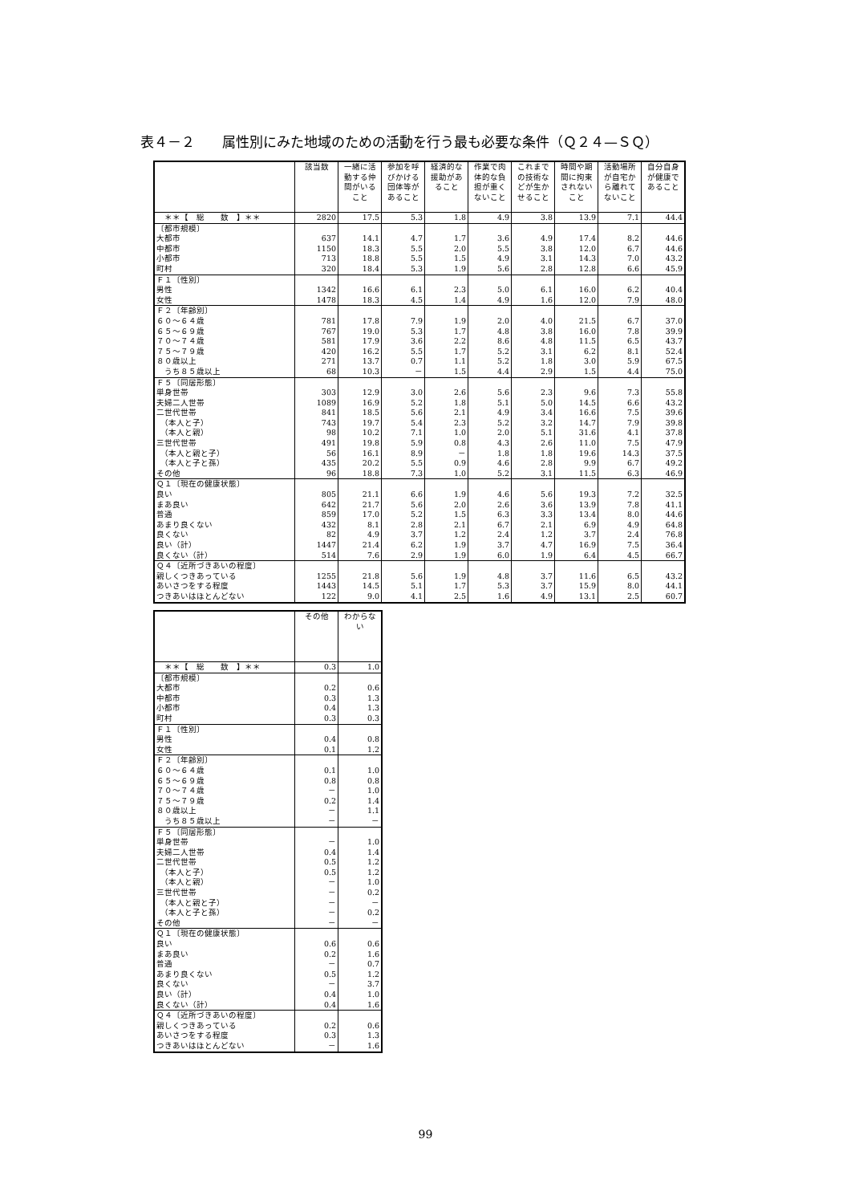表４－２　　属性別にみた地域のための活動を行う最も必要な条件（Ｑ２４—ＳＱ）
| | 該当数 | 一緒に活動する仲間がいること | 参加を呼びかける団体等があること | 経済的な援助があること | 作業で肉体的な負担が重くないこと | これまでの技術などが生かせること | 時間や期間に拘束されないこと | 活動場所が自宅から離れてないこと | 自分自身が健康であること |
| --- | --- | --- | --- | --- | --- | --- | --- | --- | --- |
| ＊＊【 総 数 】＊＊ | 2820 | 17.5 | 5.3 | 1.8 | 4.9 | 3.8 | 13.9 | 7.1 | 44.4 |
| 〔都市規模〕 | | | | | | | | | |
| 大都市 | 637 | 14.1 | 4.7 | 1.7 | 3.6 | 4.9 | 17.4 | 8.2 | 44.6 |
| 中都市 | 1150 | 18.3 | 5.5 | 2.0 | 5.5 | 3.8 | 12.0 | 6.7 | 44.6 |
| 小都市 | 713 | 18.8 | 5.5 | 1.5 | 4.9 | 3.1 | 14.3 | 7.0 | 43.2 |
| 町村 | 320 | 18.4 | 5.3 | 1.9 | 5.6 | 2.8 | 12.8 | 6.6 | 45.9 |
| Ｆ１〔性別〕 | | | | | | | | | |
| 男性 | 1342 | 16.6 | 6.1 | 2.3 | 5.0 | 6.1 | 16.0 | 6.2 | 40.4 |
| 女性 | 1478 | 18.3 | 4.5 | 1.4 | 4.9 | 1.6 | 12.0 | 7.9 | 48.0 |
| Ｆ２〔年齢別〕 | | | | | | | | | |
| ６０～６４歳 | 781 | 17.8 | 7.9 | 1.9 | 2.0 | 4.0 | 21.5 | 6.7 | 37.0 |
| ６５～６９歳 | 767 | 19.0 | 5.3 | 1.7 | 4.8 | 3.8 | 16.0 | 7.8 | 39.9 |
| ７０～７４歳 | 581 | 17.9 | 3.6 | 2.2 | 8.6 | 4.8 | 11.5 | 6.5 | 43.7 |
| ７５～７９歳 | 420 | 16.2 | 5.5 | 1.7 | 5.2 | 3.1 | 6.2 | 8.1 | 52.4 |
| ８０歳以上 | 271 | 13.7 | 0.7 | 1.1 | 5.2 | 1.8 | 3.0 | 5.9 | 67.5 |
| うち８５歳以上 | 68 | 10.3 | － | 1.5 | 4.4 | 2.9 | 1.5 | 4.4 | 75.0 |
| Ｆ５〔同居形態〕 | | | | | | | | | |
| 単身世帯 | 303 | 12.9 | 3.0 | 2.6 | 5.6 | 2.3 | 9.6 | 7.3 | 55.8 |
| 夫婦二人世帯 | 1089 | 16.9 | 5.2 | 1.8 | 5.1 | 5.0 | 14.5 | 6.6 | 43.2 |
| 二世代世帯 | 841 | 18.5 | 5.6 | 2.1 | 4.9 | 3.4 | 16.6 | 7.5 | 39.6 |
| （本人と子） | 743 | 19.7 | 5.4 | 2.3 | 5.2 | 3.2 | 14.7 | 7.9 | 39.8 |
| （本人と親） | 98 | 10.2 | 7.1 | 1.0 | 2.0 | 5.1 | 31.6 | 4.1 | 37.8 |
| 三世代世帯 | 491 | 19.8 | 5.9 | 0.8 | 4.3 | 2.6 | 11.0 | 7.5 | 47.9 |
| （本人と親と子） | 56 | 16.1 | 8.9 | － | 1.8 | 1.8 | 19.6 | 14.3 | 37.5 |
| （本人と子と孫） | 435 | 20.2 | 5.5 | 0.9 | 4.6 | 2.8 | 9.9 | 6.7 | 49.2 |
| その他 | 96 | 18.8 | 7.3 | 1.0 | 5.2 | 3.1 | 11.5 | 6.3 | 46.9 |
| Ｑ１〔現在の健康状態〕 | | | | | | | | | |
| 良い | 805 | 21.1 | 6.6 | 1.9 | 4.6 | 5.6 | 19.3 | 7.2 | 32.5 |
| まあ良い | 642 | 21.7 | 5.6 | 2.0 | 2.6 | 3.6 | 13.9 | 7.8 | 41.1 |
| 普通 | 859 | 17.0 | 5.2 | 1.5 | 6.3 | 3.3 | 13.4 | 8.0 | 44.6 |
| あまり良くない | 432 | 8.1 | 2.8 | 2.1 | 6.7 | 2.1 | 6.9 | 4.9 | 64.8 |
| 良くない | 82 | 4.9 | 3.7 | 1.2 | 2.4 | 1.2 | 3.7 | 2.4 | 76.8 |
| 良い（計） | 1447 | 21.4 | 6.2 | 1.9 | 3.7 | 4.7 | 16.9 | 7.5 | 36.4 |
| 良くない（計） | 514 | 7.6 | 2.9 | 1.9 | 6.0 | 1.9 | 6.4 | 4.5 | 66.7 |
| Ｑ４〔近所づきあいの程度〕 | | | | | | | | | |
| 親しくつきあっている | 1255 | 21.8 | 5.6 | 1.9 | 4.8 | 3.7 | 11.6 | 6.5 | 43.2 |
| あいさつをする程度 | 1443 | 14.5 | 5.1 | 1.7 | 5.3 | 3.7 | 15.9 | 8.0 | 44.1 |
| つきあいはほとんどない | 122 | 9.0 | 4.1 | 2.5 | 1.6 | 4.9 | 13.1 | 2.5 | 60.7 |
| | その他 | わからない |
| --- | --- | --- |
| ＊＊【 総 数 】＊＊ | 0.3 | 1.0 |
| 〔都市規模〕 | | |
| 大都市 | 0.2 | 0.6 |
| 中都市 | 0.3 | 1.3 |
| 小都市 | 0.4 | 1.3 |
| 町村 | 0.3 | 0.3 |
| Ｆ１〔性別〕 | | |
| 男性 | 0.4 | 0.8 |
| 女性 | 0.1 | 1.2 |
| Ｆ２〔年齢別〕 | | |
| ６０～６４歳 | 0.1 | 1.0 |
| ６５～６９歳 | 0.8 | 0.8 |
| ７０～７４歳 | － | 1.0 |
| ７５～７９歳 | 0.2 | 1.4 |
| ８０歳以上 | － | 1.1 |
| うち８５歳以上 | － | － |
| Ｆ５〔同居形態〕 | | |
| 単身世帯 | － | 1.0 |
| 夫婦二人世帯 | 0.4 | 1.4 |
| 二世代世帯 | 0.5 | 1.2 |
| （本人と子） | 0.5 | 1.2 |
| （本人と親） | － | 1.0 |
| 三世代世帯 | － | 0.2 |
| （本人と親と子） | － | － |
| （本人と子と孫） | － | 0.2 |
| その他 | － | － |
| Ｑ１〔現在の健康状態〕 | | |
| 良い | 0.6 | 0.6 |
| まあ良い | 0.2 | 1.6 |
| 普通 | － | 0.7 |
| あまり良くない | 0.5 | 1.2 |
| 良くない | － | 3.7 |
| 良い（計） | 0.4 | 1.0 |
| 良くない（計） | 0.4 | 1.6 |
| Ｑ４〔近所づきあいの程度〕 | | |
| 親しくつきあっている | 0.2 | 0.6 |
| あいさつをする程度 | 0.3 | 1.3 |
| つきあいはほとんどない | － | 1.6 |
99